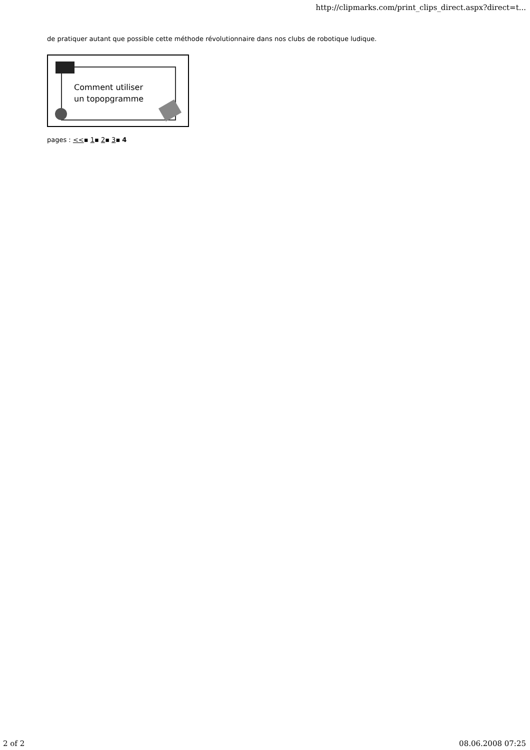http://clipmarks.com/print_clips_direct.aspx?direct=t...
de pratiquer autant que possible cette méthode révolutionnaire dans nos clubs de robotique ludique.
Comment utiliser
un topopgramme
pages : <<▪ 1▪ 2▪ 3▪ 4
2 of 2 08.06.2008 07:25